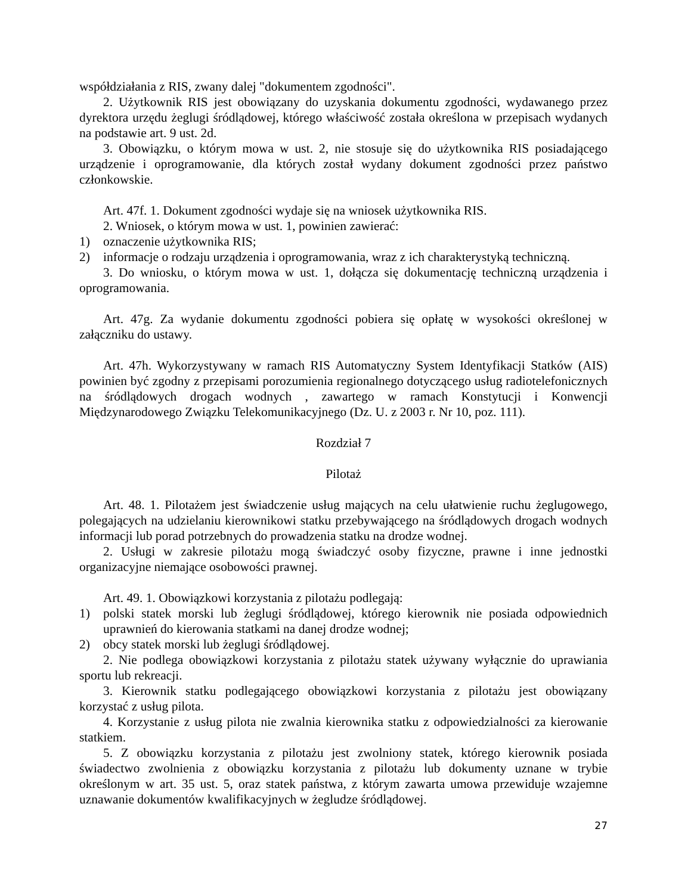współdziałania z RIS, zwany dalej "dokumentem zgodności".
2. Użytkownik RIS jest obowiązany do uzyskania dokumentu zgodności, wydawanego przez dyrektora urzędu żeglugi śródlądowej, którego właściwość została określona w przepisach wydanych na podstawie art. 9 ust. 2d.
3. Obowiązku, o którym mowa w ust. 2, nie stosuje się do użytkownika RIS posiadającego urządzenie i oprogramowanie, dla których został wydany dokument zgodności przez państwo członkowskie.
Art. 47f. 1. Dokument zgodności wydaje się na wniosek użytkownika RIS.
2. Wniosek, o którym mowa w ust. 1, powinien zawierać:
1) oznaczenie użytkownika RIS;
2) informacje o rodzaju urządzenia i oprogramowania, wraz z ich charakterystyką techniczną.
3. Do wniosku, o którym mowa w ust. 1, dołącza się dokumentację techniczną urządzenia i oprogramowania.
Art. 47g. Za wydanie dokumentu zgodności pobiera się opłatę w wysokości określonej w załączniku do ustawy.
Art. 47h. Wykorzystywany w ramach RIS Automatyczny System Identyfikacji Statków (AIS) powinien być zgodny z przepisami porozumienia regionalnego dotyczącego usług radiotelefonicznych na śródlądowych drogach wodnych , zawartego w ramach Konstytucji i Konwencji Międzynarodowego Związku Telekomunikacyjnego (Dz. U. z 2003 r. Nr 10, poz. 111).
Rozdział 7
Pilotaż
Art. 48. 1. Pilotażem jest świadczenie usług mających na celu ułatwienie ruchu żeglugowego, polegających na udzielaniu kierownikowi statku przebywającego na śródlądowych drogach wodnych informacji lub porad potrzebnych do prowadzenia statku na drodze wodnej.
2. Usługi w zakresie pilotażu mogą świadczyć osoby fizyczne, prawne i inne jednostki organizacyjne niemające osobowości prawnej.
Art. 49. 1. Obowiązkowi korzystania z pilotażu podlegają:
1) polski statek morski lub żeglugi śródlądowej, którego kierownik nie posiada odpowiednich uprawnień do kierowania statkami na danej drodze wodnej;
2) obcy statek morski lub żeglugi śródlądowej.
2. Nie podlega obowiązkowi korzystania z pilotażu statek używany wyłącznie do uprawiania sportu lub rekreacji.
3. Kierownik statku podlegającego obowiązkowi korzystania z pilotażu jest obowiązany korzystać z usług pilota.
4. Korzystanie z usług pilota nie zwalnia kierownika statku z odpowiedzialności za kierowanie statkiem.
5. Z obowiązku korzystania z pilotażu jest zwolniony statek, którego kierownik posiada świadectwo zwolnienia z obowiązku korzystania z pilotażu lub dokumenty uznane w trybie określonym w art. 35 ust. 5, oraz statek państwa, z którym zawarta umowa przewiduje wzajemne uznawanie dokumentów kwalifikacyjnych w żegludze śródlądowej.
27